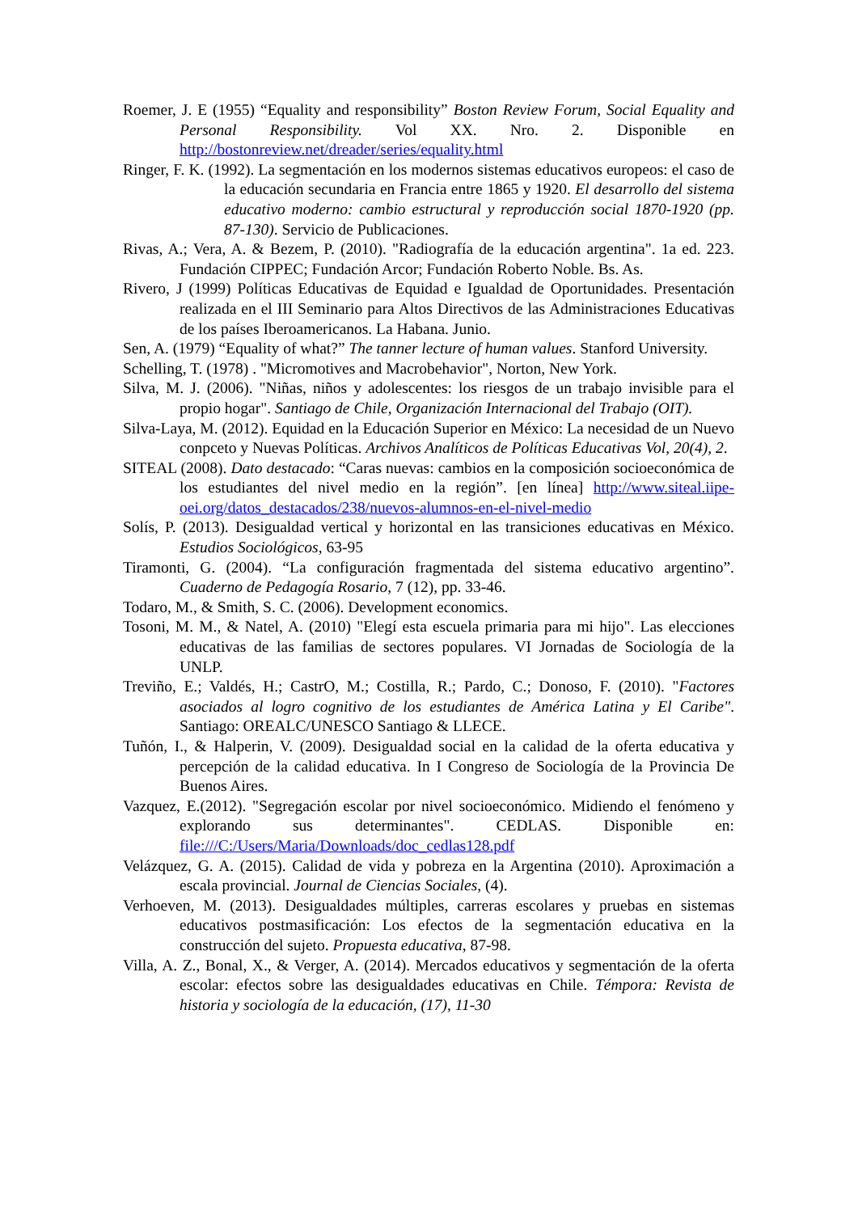Roemer, J. E (1955) “Equality and responsibility” Boston Review Forum, Social Equality and Personal Responsibility. Vol XX. Nro. 2. Disponible en http://bostonreview.net/dreader/series/equality.html
Ringer, F. K. (1992). La segmentación en los modernos sistemas educativos europeos: el caso de la educación secundaria en Francia entre 1865 y 1920. El desarrollo del sistema educativo moderno: cambio estructural y reproducción social 1870-1920 (pp. 87-130). Servicio de Publicaciones.
Rivas, A.; Vera, A. & Bezem, P. (2010). "Radiografía de la educación argentina". 1a ed. 223. Fundación CIPPEC; Fundación Arcor; Fundación Roberto Noble. Bs. As.
Rivero, J (1999) Políticas Educativas de Equidad e Igualdad de Oportunidades. Presentación realizada en el III Seminario para Altos Directivos de las Administraciones Educativas de los países Iberoamericanos. La Habana. Junio.
Sen, A. (1979) “Equality of what?” The tanner lecture of human values. Stanford University.
Schelling, T. (1978) . "Micromotives and Macrobehavior", Norton, New York.
Silva, M. J. (2006). "Niñas, niños y adolescentes: los riesgos de un trabajo invisible para el propio hogar". Santiago de Chile, Organización Internacional del Trabajo (OIT).
Silva-Laya, M. (2012). Equidad en la Educación Superior en México: La necesidad de un Nuevo conpceto y Nuevas Políticas. Archivos Analíticos de Políticas Educativas Vol, 20(4), 2.
SITEAL (2008). Dato destacado: “Caras nuevas: cambios en la composición socioeconómica de los estudiantes del nivel medio en la región”. [en línea] http://www.siteal.iipe-oei.org/datos_destacados/238/nuevos-alumnos-en-el-nivel-medio
Solís, P. (2013). Desigualdad vertical y horizontal en las transiciones educativas en México. Estudios Sociológicos, 63-95
Tiramonti, G. (2004). “La configuración fragmentada del sistema educativo argentino”. Cuaderno de Pedagogía Rosario, 7 (12), pp. 33-46.
Todaro, M., & Smith, S. C. (2006). Development economics.
Tosoni, M. M., & Natel, A. (2010) "Elegí esta escuela primaria para mi hijo". Las elecciones educativas de las familias de sectores populares. VI Jornadas de Sociología de la UNLP.
Treviño, E.; Valdés, H.; CastrO, M.; Costilla, R.; Pardo, C.; Donoso, F. (2010). "Factores asociados al logro cognitivo de los estudiantes de América Latina y El Caribe". Santiago: OREALC/UNESCO Santiago & LLECE.
Tuñón, I., & Halperin, V. (2009). Desigualdad social en la calidad de la oferta educativa y percepción de la calidad educativa. In I Congreso de Sociología de la Provincia De Buenos Aires.
Vazquez, E.(2012). "Segregación escolar por nivel socioeconómico. Midiendo el fenómeno y explorando sus determinantes". CEDLAS. Disponible en: file:///C:/Users/Maria/Downloads/doc_cedlas128.pdf
Velázquez, G. A. (2015). Calidad de vida y pobreza en la Argentina (2010). Aproximación a escala provincial. Journal de Ciencias Sociales, (4).
Verhoeven, M. (2013). Desigualdades múltiples, carreras escolares y pruebas en sistemas educativos postmasificación: Los efectos de la segmentación educativa en la construcción del sujeto. Propuesta educativa, 87-98.
Villa, A. Z., Bonal, X., & Verger, A. (2014). Mercados educativos y segmentación de la oferta escolar: efectos sobre las desigualdades educativas en Chile. Témpora: Revista de historia y sociología de la educación, (17), 11-30